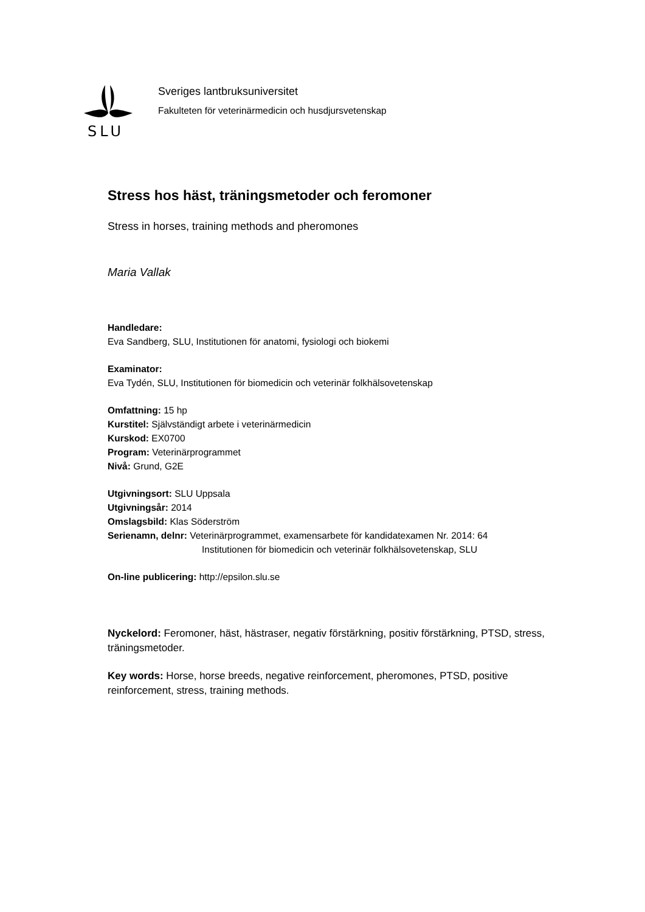SLU
Sveriges lantbruksuniversitet
Fakulteten för veterinärmedicin och husdjursvetenskap
Stress hos häst, träningsmetoder och feromoner
Stress in horses, training methods and pheromones
Maria Vallak
Handledare:
Eva Sandberg, SLU, Institutionen för anatomi, fysiologi och biokemi
Examinator:
Eva Tydén, SLU, Institutionen för biomedicin och veterinär folkhälsovetenskap
Omfattning: 15 hp
Kurstitel: Självständigt arbete i veterinärmedicin
Kurskod: EX0700
Program: Veterinärprogrammet
Nivå: Grund, G2E
Utgivningsort: SLU Uppsala
Utgivningsår: 2014
Omslagsbild: Klas Söderström
Serienamn, delnr: Veterinärprogrammet, examensarbete för kandidatexamen Nr. 2014: 64
Institutionen för biomedicin och veterinär folkhälsovetenskap, SLU
On-line publicering: http://epsilon.slu.se
Nyckelord: Feromoner, häst, hästraser, negativ förstärkning, positiv förstärkning, PTSD, stress, träningsmetoder.
Key words: Horse, horse breeds, negative reinforcement, pheromones, PTSD, positive reinforcement, stress, training methods.